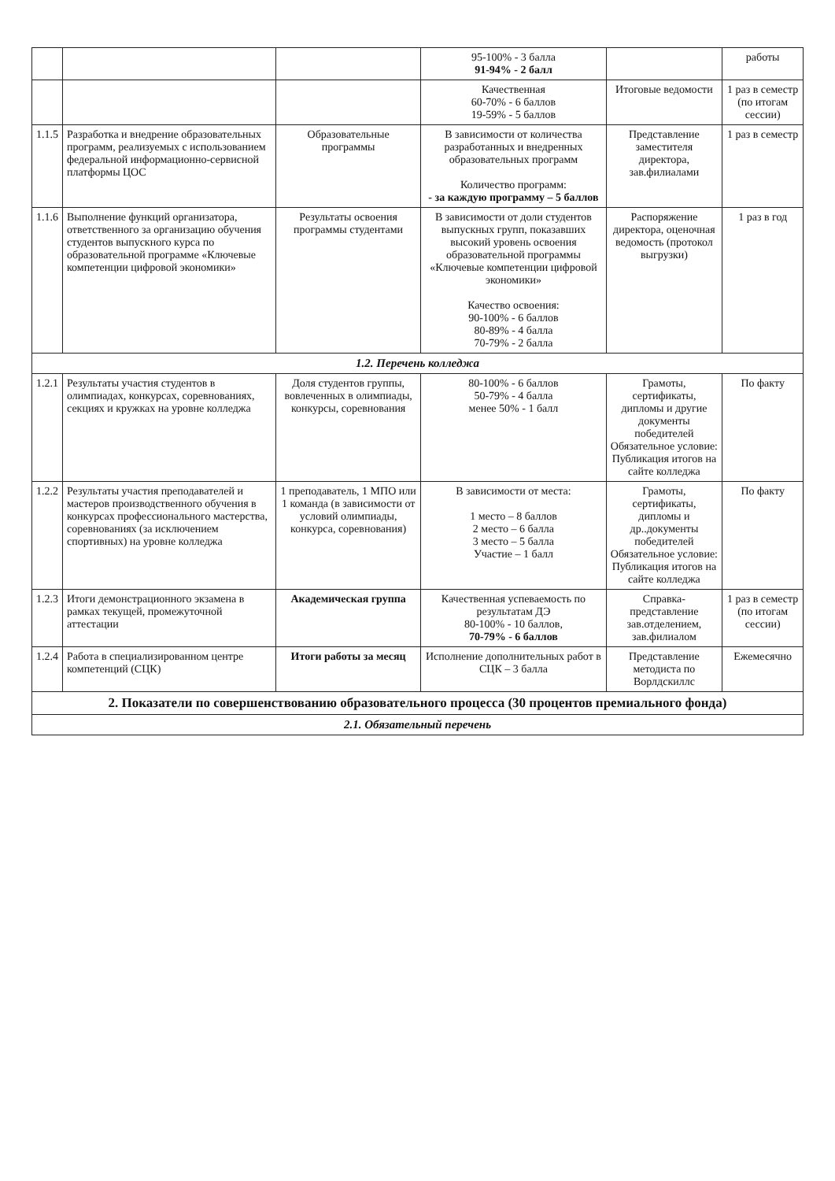| | | | 95-100% - 3 балла 91-94% - 2 балл | | работы |
| | | | Качественная 60-70% - 6 баллов 19-59% - 5 баллов | Итоговые ведомости | 1 раз в семестр (по итогам сессии) |
| 1.1.5 | Разработка и внедрение образовательных программ, реализуемых с использованием федеральной информационно-сервисной платформы ЦОС | Образовательные программы | В зависимости от количества разработанных и внедренных образовательных программ Количество программ: - за каждую программу – 5 баллов | Представление заместителя директора, зав.филиалами | 1 раз в семестр |
| 1.1.6 | Выполнение функций организатора, ответственного за организацию обучения студентов выпускного курса по образовательной программе «Ключевые компетенции цифровой экономики» | Результаты освоения программы студентами | В зависимости от доли студентов выпускных групп, показавших высокий уровень освоения образовательной программы «Ключевые компетенции цифровой экономики» Качество освоения: 90-100% - 6 баллов 80-89% - 4 балла 70-79% - 2 балла | Распоряжение директора, оценочная ведомость (протокол выгрузки) | 1 раз в год |
| 1.2. Перечень колледжа | | | | | |
| 1.2.1 | Результаты участия студентов в олимпиадах, конкурсах, соревнованиях, секциях и кружках на уровне колледжа | Доля студентов группы, вовлеченных в олимпиады, конкурсы, соревнования | 80-100% - 6 баллов 50-79% - 4 балла менее 50% - 1 балл | Грамоты, сертификаты, дипломы и другие документы победителей Обязательное условие: Публикация итогов на сайте колледжа | По факту |
| 1.2.2 | Результаты участия преподавателей и мастеров производственного обучения в конкурсах профессионального мастерства, соревнованиях (за исключением спортивных) на уровне колледжа | 1 преподаватель, 1 МПО или 1 команда (в зависимости от условий олимпиады, конкурса, соревнования) | В зависимости от места: 1 место – 8 баллов 2 место – 6 балла 3 место – 5 балла Участие – 1 балл | Грамоты, сертификаты, дипломы и др..документы победителей Обязательное условие: Публикация итогов на сайте колледжа | По факту |
| 1.2.3 | Итоги демонстрационного экзамена в рамках текущей, промежуточной аттестации | Академическая группа | Качественная успеваемость по результатам ДЭ 80-100% - 10 баллов, 70-79% - 6 баллов | Справка-представление зав.отделением, зав.филиалом | 1 раз в семестр (по итогам сессии) |
| 1.2.4 | Работа в специализированном центре компетенций (СЦК) | Итоги работы за месяц | Исполнение дополнительных работ в СЦК – 3 балла | Представление методиста по Ворлдскиллс | Ежемесячно |
| 2. Показатели по совершенствованию образовательного процесса (30 процентов премиального фонда) | | | | | |
| 2.1. Обязательный перечень | | | | | |